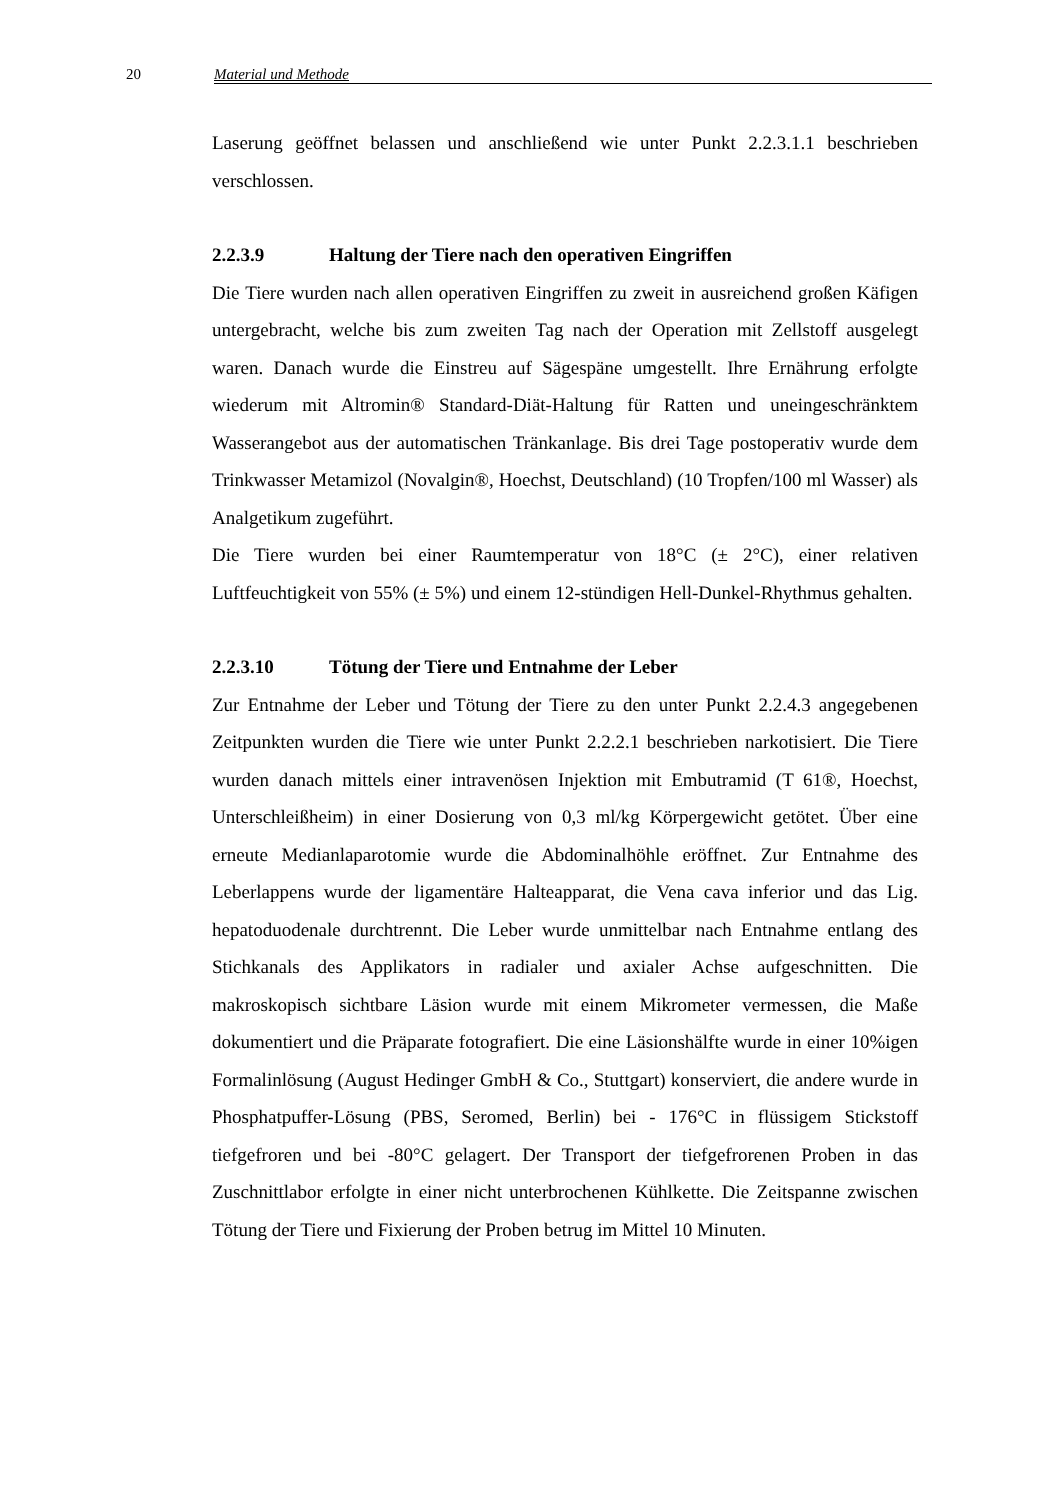20 Material und Methode
Laserung geöffnet belassen und anschließend wie unter Punkt 2.2.3.1.1 beschrieben verschlossen.
2.2.3.9 Haltung der Tiere nach den operativen Eingriffen
Die Tiere wurden nach allen operativen Eingriffen zu zweit in ausreichend großen Käfigen untergebracht, welche bis zum zweiten Tag nach der Operation mit Zellstoff ausgelegt waren. Danach wurde die Einstreu auf Sägespäne umgestellt. Ihre Ernährung erfolgte wiederum mit Altromin® Standard-Diät-Haltung für Ratten und uneingeschränktem Wasserangebot aus der automatischen Tränkanlage. Bis drei Tage postoperativ wurde dem Trinkwasser Metamizol (Novalgin®, Hoechst, Deutschland) (10 Tropfen/100 ml Wasser) als Analgetikum zugeführt.
Die Tiere wurden bei einer Raumtemperatur von 18°C (± 2°C), einer relativen Luftfeuchtigkeit von 55% (± 5%) und einem 12-stündigen Hell-Dunkel-Rhythmus gehalten.
2.2.3.10 Tötung der Tiere und Entnahme der Leber
Zur Entnahme der Leber und Tötung der Tiere zu den unter Punkt 2.2.4.3 angegebenen Zeitpunkten wurden die Tiere wie unter Punkt 2.2.2.1 beschrieben narkotisiert. Die Tiere wurden danach mittels einer intravenösen Injektion mit Embutramid (T 61®, Hoechst, Unterschleißheim) in einer Dosierung von 0,3 ml/kg Körpergewicht getötet. Über eine erneute Medianlaparotomie wurde die Abdominalhöhle eröffnet. Zur Entnahme des Leberlappens wurde der ligamentäre Halteapparat, die Vena cava inferior und das Lig. hepatoduodenale durchtrennt. Die Leber wurde unmittelbar nach Entnahme entlang des Stichkanals des Applikators in radialer und axialer Achse aufgeschnitten. Die makroskopisch sichtbare Läsion wurde mit einem Mikrometer vermessen, die Maße dokumentiert und die Präparate fotografiert. Die eine Läsionshälfte wurde in einer 10%igen Formalinlösung (August Hedinger GmbH & Co., Stuttgart) konserviert, die andere wurde in Phosphatpuffer-Lösung (PBS, Seromed, Berlin) bei - 176°C in flüssigem Stickstoff tiefgefroren und bei -80°C gelagert. Der Transport der tiefgefrorenen Proben in das Zuschnittlabor erfolgte in einer nicht unterbrochenen Kühlkette. Die Zeitspanne zwischen Tötung der Tiere und Fixierung der Proben betrug im Mittel 10 Minuten.